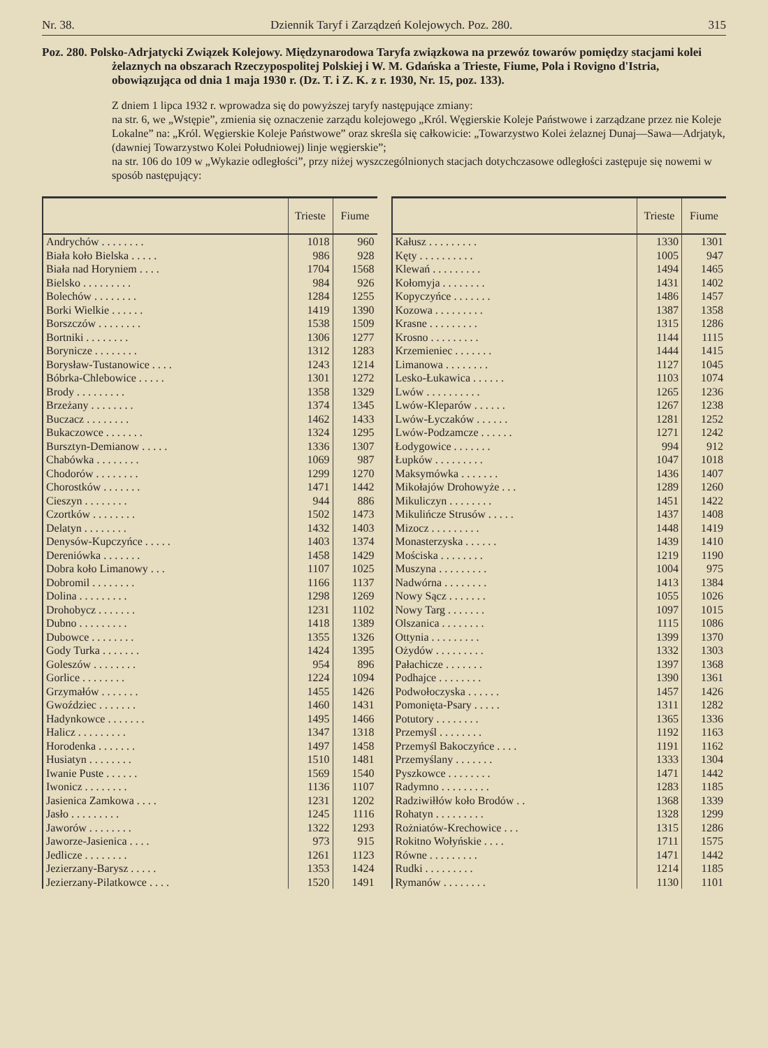Nr. 38. Dziennik Taryf i Zarządzeń Kolejowych. Poz. 280. 315
Poz. 280. Polsko-Adrjatycki Związek Kolejowy. Międzynarodowa Taryfa związkowa na przewóz towarów pomiędzy stacjami kolei żelaznych na obszarach Rzeczypospolitej Polskiej i W. M. Gdańska a Trieste, Fiume, Pola i Rovigno d'Istria, obowiązująca od dnia 1 maja 1930 r. (Dz. T. i Z. K. z r. 1930, Nr. 15, poz. 133).
Z dniem 1 lipca 1932 r. wprowadza się do powyższej taryfy następujące zmiany:
na str. 6, we „Wstępie”, zmienia się oznaczenie zarządu kolejowego „Król. Węgierskie Koleje Państwowe i zarządzane przez nie Koleje Lokalne” na: „Król. Węgierskie Koleje Państwowe” oraz skreśla się całkowicie: „Towarzystwo Kolei żelaznej Dunaj—Sawa—Adrjatyk, (dawniej Towarzystwo Kolei Południowej) linje węgierskie”;
na str. 106 do 109 w „Wykazie odległości”, przy niżej wyszczególnionych stacjach dotychczasowe odległości zastępuje się nowemi w sposób następujący:
| | Trieste | Fiume |
| --- | --- | --- |
| Andrychów . . . . . . . . | 1018 | 960 |
| Biała koło Bielska . . . . . | 986 | 928 |
| Biała nad Horyniem . . . . | 1704 | 1568 |
| Bielsko . . . . . . . . . | 984 | 926 |
| Bolechów . . . . . . . . | 1284 | 1255 |
| Borki Wielkie . . . . . . | 1419 | 1390 |
| Borszczów . . . . . . . . | 1538 | 1509 |
| Bortniki . . . . . . . . | 1306 | 1277 |
| Borynicze . . . . . . . . | 1312 | 1283 |
| Borysław-Tustanowice . . . . | 1243 | 1214 |
| Bóbrka-Chlebowice . . . . . | 1301 | 1272 |
| Brody . . . . . . . . . | 1358 | 1329 |
| Brzeżany . . . . . . . . | 1374 | 1345 |
| Buczacz . . . . . . . . | 1462 | 1433 |
| Bukaczowce . . . . . . . | 1324 | 1295 |
| Bursztyn-Demianow . . . . . | 1336 | 1307 |
| Chabówka . . . . . . . . | 1069 | 987 |
| Chodorów . . . . . . . . | 1299 | 1270 |
| Chorostków . . . . . . . | 1471 | 1442 |
| Cieszyn . . . . . . . . | 944 | 886 |
| Czortków . . . . . . . . | 1502 | 1473 |
| Delatyn . . . . . . . . | 1432 | 1403 |
| Denysów-Kupczyńce . . . . . | 1403 | 1374 |
| Dereniówka . . . . . . . | 1458 | 1429 |
| Dobra koło Limanowy . . . | 1107 | 1025 |
| Dobromil . . . . . . . . | 1166 | 1137 |
| Dolina . . . . . . . . . | 1298 | 1269 |
| Drohobycz . . . . . . . | 1231 | 1102 |
| Dubno . . . . . . . . . | 1418 | 1389 |
| Dubowce . . . . . . . . | 1355 | 1326 |
| Gody Turka . . . . . . . | 1424 | 1395 |
| Goleszów . . . . . . . . | 954 | 896 |
| Gorlice . . . . . . . . | 1224 | 1094 |
| Grzymałów . . . . . . . | 1455 | 1426 |
| Gwoździec . . . . . . . | 1460 | 1431 |
| Hadynkowce . . . . . . . | 1495 | 1466 |
| Halicz . . . . . . . . . | 1347 | 1318 |
| Horodenka . . . . . . . | 1497 | 1458 |
| Husiatyn . . . . . . . . | 1510 | 1481 |
| Iwanie Puste . . . . . . | 1569 | 1540 |
| Iwonicz . . . . . . . . | 1136 | 1107 |
| Jasienica Zamkowa . . . . | 1231 | 1202 |
| Jasło . . . . . . . . . | 1245 | 1116 |
| Jaworów . . . . . . . . | 1322 | 1293 |
| Jaworze-Jasienica . . . . | 973 | 915 |
| Jedlicze . . . . . . . . | 1261 | 1123 |
| Jezierzany-Barysz . . . . . | 1353 | 1424 |
| Jezierzany-Pilatkowce . . . . | 1520 | 1491 |
| | Trieste | Fiume |
| --- | --- | --- |
| Kałusz . . . . . . . . . | 1330 | 1301 |
| Kęty . . . . . . . . . . | 1005 | 947 |
| Klewań . . . . . . . . . | 1494 | 1465 |
| Kołomyja . . . . . . . . | 1431 | 1402 |
| Kopyczyńce . . . . . . . | 1486 | 1457 |
| Kozowa . . . . . . . . . | 1387 | 1358 |
| Krasne . . . . . . . . . | 1315 | 1286 |
| Krosno . . . . . . . . . | 1144 | 1115 |
| Krzemieniec . . . . . . . | 1444 | 1415 |
| Limanowa . . . . . . . . | 1127 | 1045 |
| Lesko-Łukawica . . . . . . | 1103 | 1074 |
| Lwów . . . . . . . . . . | 1265 | 1236 |
| Lwów-Kleparów . . . . . . | 1267 | 1238 |
| Lwów-Łyczaków . . . . . . | 1281 | 1252 |
| Lwów-Podzamcze . . . . . . | 1271 | 1242 |
| Łodygowice . . . . . . . | 994 | 912 |
| Łupków . . . . . . . . . | 1047 | 1018 |
| Maksymówka . . . . . . . | 1436 | 1407 |
| Mikołajów Drohowyże . . . | 1289 | 1260 |
| Mikuliczyn . . . . . . . . | 1451 | 1422 |
| Mikulińcze Strusów . . . . . | 1437 | 1408 |
| Mizocz . . . . . . . . . | 1448 | 1419 |
| Monasterzyska . . . . . . | 1439 | 1410 |
| Mościska . . . . . . . . | 1219 | 1190 |
| Muszyna . . . . . . . . . | 1004 | 975 |
| Nadwórna . . . . . . . . | 1413 | 1384 |
| Nowy Sącz . . . . . . . | 1055 | 1026 |
| Nowy Targ . . . . . . . | 1097 | 1015 |
| Olszanica . . . . . . . . | 1115 | 1086 |
| Ottynia . . . . . . . . . | 1399 | 1370 |
| Ożydów . . . . . . . . . | 1332 | 1303 |
| Pałachicze . . . . . . . | 1397 | 1368 |
| Podhajce . . . . . . . . | 1390 | 1361 |
| Podwołoczyska . . . . . . | 1457 | 1426 |
| Pomonięta-Psary . . . . . | 1311 | 1282 |
| Potutory . . . . . . . . | 1365 | 1336 |
| Przemyśl . . . . . . . . | 1192 | 1163 |
| Przemyśl Bakoczyńce . . . . | 1191 | 1162 |
| Przemyślany . . . . . . . | 1333 | 1304 |
| Pyszkowce . . . . . . . . | 1471 | 1442 |
| Radymno . . . . . . . . . | 1283 | 1185 |
| Radziwiłłów koło Brodów . . | 1368 | 1339 |
| Rohatyn . . . . . . . . . | 1328 | 1299 |
| Rożniatów-Krechowice . . . | 1315 | 1286 |
| Rokitno Wołyńskie . . . . | 1711 | 1575 |
| Równe . . . . . . . . . | 1471 | 1442 |
| Rudki . . . . . . . . . | 1214 | 1185 |
| Rymanów . . . . . . . . | 1130 | 1101 |